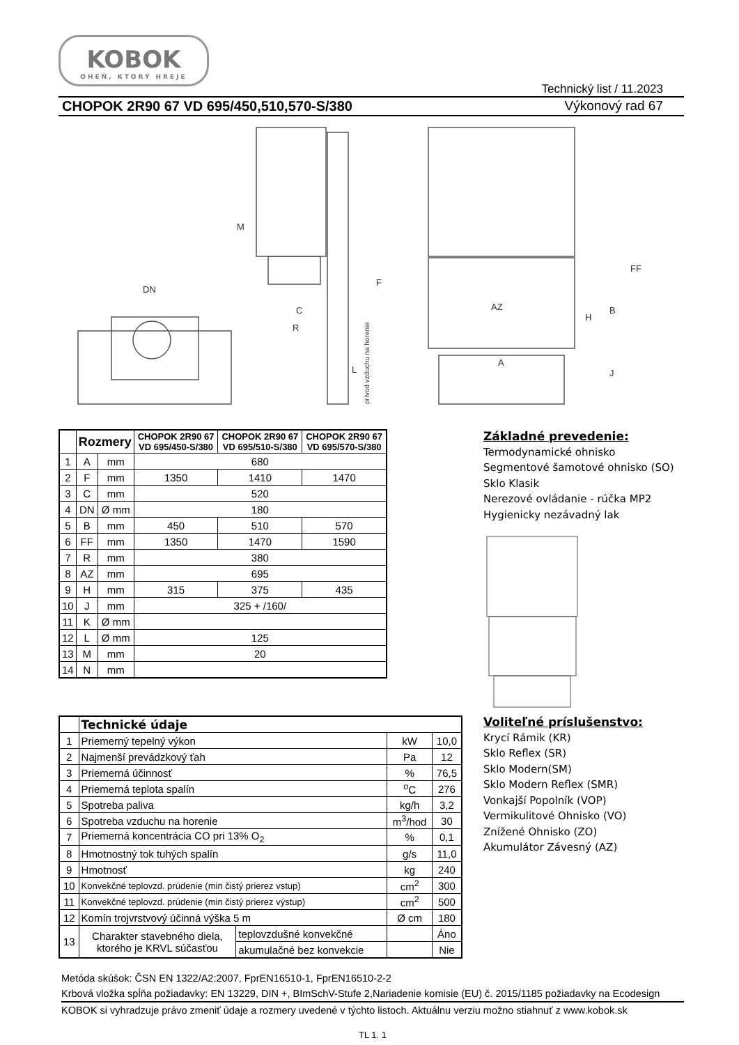KOBOK
OHEŇ, KTORÝ HREJE
Technický list / 11.2023
CHOPOK 2R90 67 VD 695/450,510,570-S/380 Výkonový rad 67
DN
M
C
R
AZ
A
H
B
J
FF
F
L
prívod vzduchu na horenie
| | Rozmery | | CHOPOK 2R90 67 VD 695/450-S/380 | CHOPOK 2R90 67 VD 695/510-S/380 | CHOPOK 2R90 67 VD 695/570-S/380 |
| --- | --- | --- | --- | --- | --- |
| 1 | A | mm | 680 | | |
| 2 | F | mm | 1350 | 1410 | 1470 |
| 3 | C | mm | 520 | | |
| 4 | DN | Ø mm | 180 | | |
| 5 | B | mm | 450 | 510 | 570 |
| 6 | FF | mm | 1350 | 1470 | 1590 |
| 7 | R | mm | 380 | | |
| 8 | AZ | mm | 695 | | |
| 9 | H | mm | 315 | 375 | 435 |
| 10 | J | mm | 325 + /160/ | | |
| 11 | K | Ø mm | | | |
| 12 | L | Ø mm | 125 | | |
| 13 | M | mm | 20 | | |
| 14 | N | mm | | | |
Základné prevedenie:
Termodynamické ohnisko
Segmentové šamotové ohnisko (SO)
Sklo Klasik
Nerezové ovládanie - rúčka MP2
Hygienicky nezávadný lak
| | Technické údaje | | | |
| 1 | Priemerný tepelný výkon | | kW | 10,0 |
| 2 | Najmenší prevádzkový ťah | | Pa | 12 |
| 3 | Priemerná účinnosť | | % | 76,5 |
| 4 | Priemerná teplota spalín | | <sup>o</sup> C | 276 |
| 5 | Spotreba paliva | | kg/h | 3,2 |
| 6 | Spotreba vzduchu na horenie | | m<sup>3</sup>/hod | 30 |
| 7 | Priemerná koncentrácia CO pri 13% O<sub>2</sub> | | % | 0,1 |
| 8 | Hmotnostný tok tuhých spalín | | g/s | 11,0 |
| 9 | Hmotnosť | | kg | 240 |
| 10 | Konvekčné teplovzd. prúdenie (min čistý prierez vstup) | | cm<sup>2</sup> | 300 |
| 11 | Konvekčné teplovzd. prúdenie (min čistý prierez výstup) | | cm<sup>2</sup> | 500 |
| 12 | Komín trojvrstvový účinná výška 5 m | | Ø cm | 180 |
| 13 | Charakter stavebného diela, ktorého je KRVL súčasťou | teplovzdušné konvekčné | | Áno |
| | | akumulačné bez konvekcie | | Nie |
Voliteľné príslušenstvo:
Krycí Rámik (KR)
Sklo Reflex (SR)
Sklo Modern(SM)
Sklo Modern Reflex (SMR)
Vonkajší Popolník (VOP)
Vermikulitové Ohnisko (VO)
Znížené Ohnisko (ZO)
Akumulátor Závesný (AZ)
Metóda skúšok: ČSN EN 1322/A2:2007, FprEN16510-1, FprEN16510-2-2
Krbová vložka spĺňa požiadavky: EN 13229, DIN +, BImSchV-Stufe 2,Nariadenie komisie (EU) č. 2015/1185 požiadavky na Ecodesign
KOBOK si vyhradzuje právo zmeniť údaje a rozmery uvedené v týchto listoch. Aktuálnu verziu možno stiahnuť z www.kobok.sk
TL 1. 1